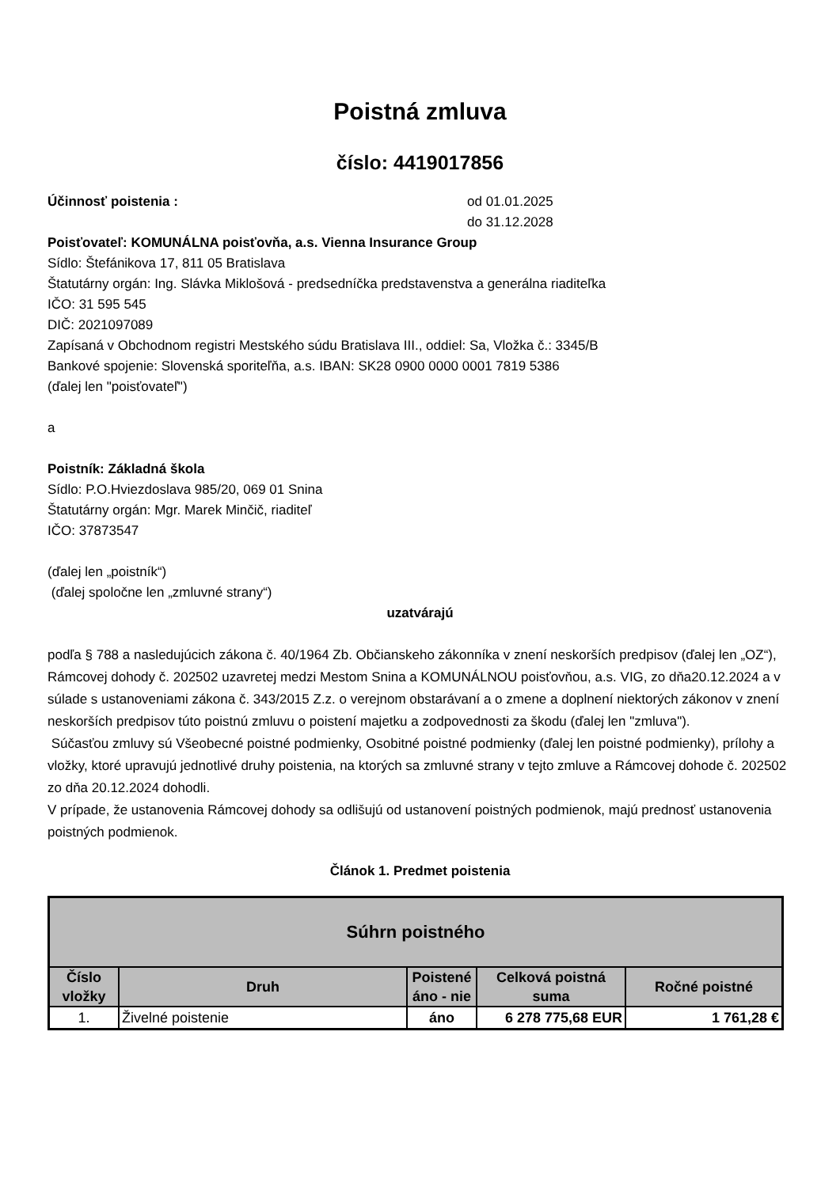Poistná zmluva
číslo: 4419017856
Účinnosť poistenia : od 01.01.2025
do 31.12.2028
Poisťovateľ: KOMUNÁLNA poisťovňa, a.s. Vienna Insurance Group
Sídlo: Štefánikova 17, 811 05 Bratislava
Štatutárny orgán: Ing. Slávka Miklošová - predsedníčka predstavenstva a generálna riaditeľka
IČO: 31 595 545
DIČ: 2021097089
Zapísaná v Obchodnom registri Mestského súdu Bratislava III., oddiel: Sa, Vložka č.: 3345/B
Bankové spojenie: Slovenská sporiteľňa, a.s. IBAN: SK28 0900 0000 0001 7819 5386
(ďalej len "poisťovateľ")
a
Poistník: Základná škola
Sídlo: P.O.Hviezdoslava 985/20, 069 01 Snina
Štatutárny orgán: Mgr. Marek Minčič, riaditeľ
IČO: 37873547
(ďalej len „poistník“)
(ďalej spoločne len „zmluvné strany“)
uzatvárajú
podľa § 788 a nasledujúcich zákona č. 40/1964 Zb. Občianskeho zákonníka v znení neskorších predpisov (ďalej len „OZ“), Rámcovej dohody č. 202502 uzavretej medzi Mestom Snina a KOMUNÁLNOU poisťovňou, a.s. VIG, zo dňa20.12.2024 a v súlade s ustanoveniami zákona č. 343/2015 Z.z. o verejnom obstarávaní a o zmene a doplnení niektorých zákonov v znení neskorších predpisov túto poistnú zmluvu o poistení majetku a zodpovednosti za škodu (ďalej len "zmluva").
Súčasťou zmluvy sú Všeobecné poistné podmienky, Osobitné poistné podmienky (ďalej len poistné podmienky), prílohy a vložky, ktoré upravujú jednotlivé druhy poistenia, na ktorých sa zmluvné strany v tejto zmluve a Rámcovej dohode č. 202502 zo dňa 20.12.2024 dohodli.
V prípade, že ustanovenia Rámcovej dohody sa odlišujú od ustanovení poistných podmienok, majú prednosť ustanovenia poistných podmienok.
Článok 1. Predmet poistenia
| Súhrn poistného | | | | |
| --- | --- | --- | --- | --- |
| Číslo vložky | Druh | Poistené áno - nie | Celková poistná suma | Ročné poistné |
| 1. | Živelné poistenie | áno | 6 278 775,68 EUR | 1 761,28 € |